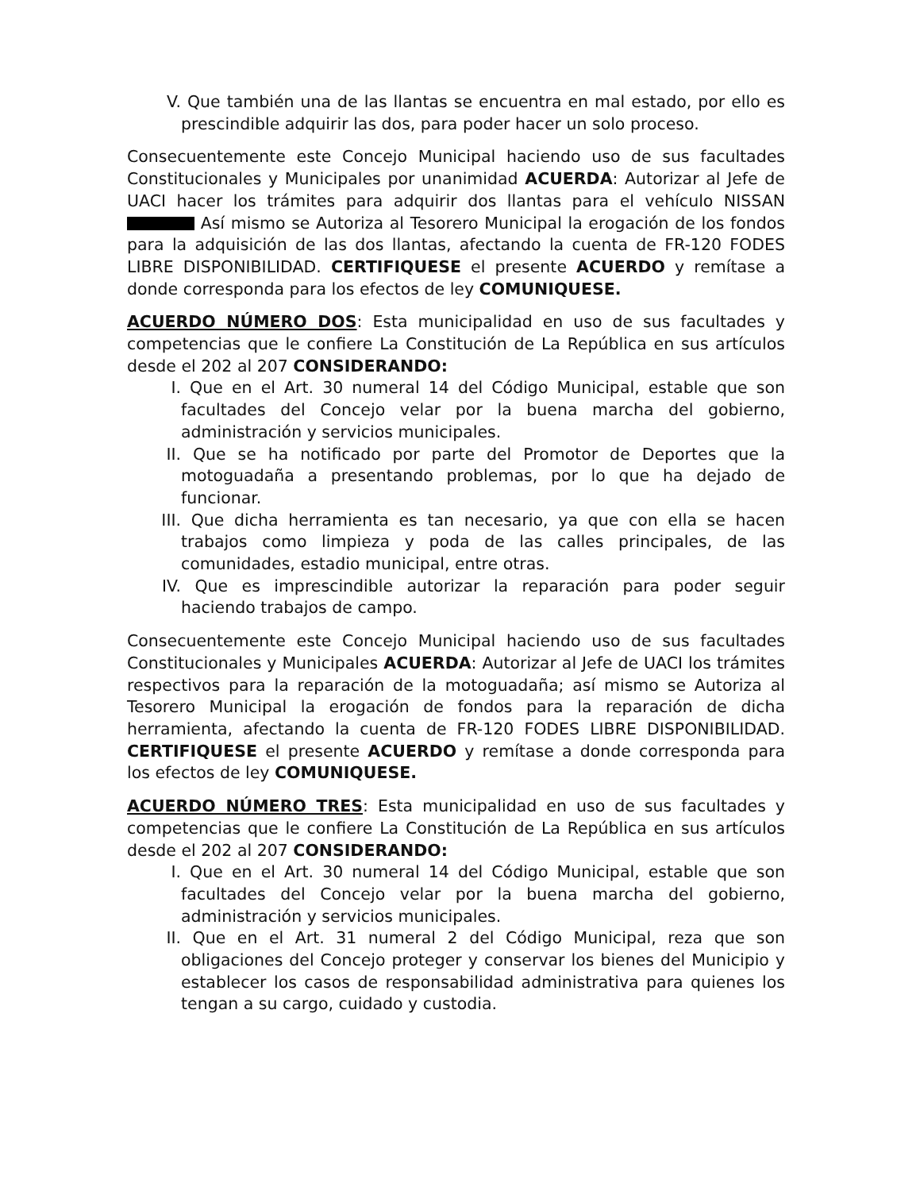V. Que también una de las llantas se encuentra en mal estado, por ello es prescindible adquirir las dos, para poder hacer un solo proceso.
Consecuentemente este Concejo Municipal haciendo uso de sus facultades Constitucionales y Municipales por unanimidad ACUERDA: Autorizar al Jefe de UACI hacer los trámites para adquirir dos llantas para el vehículo NISSAN Así mismo se Autoriza al Tesorero Municipal la erogación de los fondos para la adquisición de las dos llantas, afectando la cuenta de FR-120 FODES LIBRE DISPONIBILIDAD. CERTIFIQUESE el presente ACUERDO y remítase a donde corresponda para los efectos de ley COMUNIQUESE.
ACUERDO NÚMERO DOS: Esta municipalidad en uso de sus facultades y competencias que le confiere La Constitución de La República en sus artículos desde el 202 al 207 CONSIDERANDO:
I. Que en el Art. 30 numeral 14 del Código Municipal, estable que son facultades del Concejo velar por la buena marcha del gobierno, administración y servicios municipales.
II. Que se ha notificado por parte del Promotor de Deportes que la motoguadaña a presentando problemas, por lo que ha dejado de funcionar.
III. Que dicha herramienta es tan necesario, ya que con ella se hacen trabajos como limpieza y poda de las calles principales, de las comunidades, estadio municipal, entre otras.
IV. Que es imprescindible autorizar la reparación para poder seguir haciendo trabajos de campo.
Consecuentemente este Concejo Municipal haciendo uso de sus facultades Constitucionales y Municipales ACUERDA: Autorizar al Jefe de UACI los trámites respectivos para la reparación de la motoguadaña; así mismo se Autoriza al Tesorero Municipal la erogación de fondos para la reparación de dicha herramienta, afectando la cuenta de FR-120 FODES LIBRE DISPONIBILIDAD. CERTIFIQUESE el presente ACUERDO y remítase a donde corresponda para los efectos de ley COMUNIQUESE.
ACUERDO NÚMERO TRES: Esta municipalidad en uso de sus facultades y competencias que le confiere La Constitución de La República en sus artículos desde el 202 al 207 CONSIDERANDO:
I. Que en el Art. 30 numeral 14 del Código Municipal, estable que son facultades del Concejo velar por la buena marcha del gobierno, administración y servicios municipales.
II. Que en el Art. 31 numeral 2 del Código Municipal, reza que son obligaciones del Concejo proteger y conservar los bienes del Municipio y establecer los casos de responsabilidad administrativa para quienes los tengan a su cargo, cuidado y custodia.